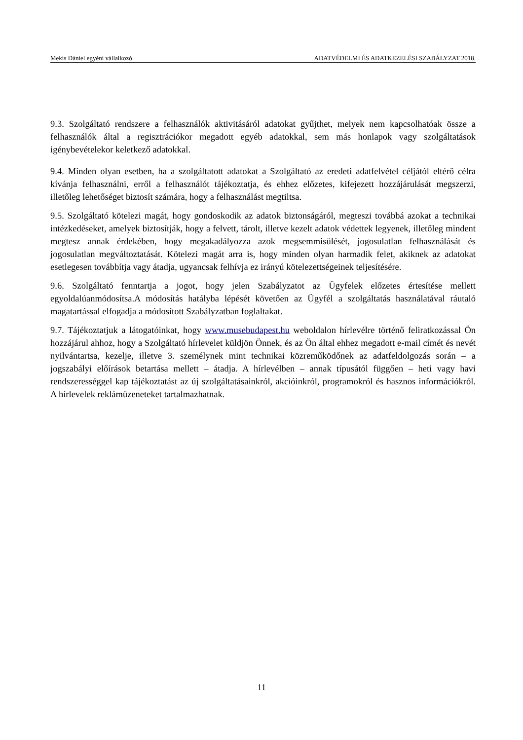Mekis Dániel egyéni vállalkozó ADATVÉDELMI ÉS ADATKEZELÉSI SZABÁLYZAT 2018.
9.3. Szolgáltató rendszere a felhasználók aktivitásáról adatokat gyűjthet, melyek nem kapcsolhatóak össze a felhasználók által a regisztrációkor megadott egyéb adatokkal, sem más honlapok vagy szolgáltatások igénybevételekor keletkező adatokkal.
9.4. Minden olyan esetben, ha a szolgáltatott adatokat a Szolgáltató az eredeti adatfelvétel céljától eltérő célra kívánja felhasználni, erről a felhasználót tájékoztatja, és ehhez előzetes, kifejezett hozzájárulását megszerzi, illetőleg lehetőséget biztosít számára, hogy a felhasználást megtiltsa.
9.5. Szolgáltató kötelezi magát, hogy gondoskodik az adatok biztonságáról, megteszi továbbá azokat a technikai intézkedéseket, amelyek biztosítják, hogy a felvett, tárolt, illetve kezelt adatok védettek legyenek, illetőleg mindent megtesz annak érdekében, hogy megakadályozza azok megsemmisülését, jogosulatlan felhasználását és jogosulatlan megváltoztatását. Kötelezi magát arra is, hogy minden olyan harmadik felet, akiknek az adatokat esetlegesen továbbítja vagy átadja, ugyancsak felhívja ez irányú kötelezettségeinek teljesítésére.
9.6. Szolgáltató fenntartja a jogot, hogy jelen Szabályzatot az Ügyfelek előzetes értesítése mellett egyoldalúanmódosítsa.A módosítás hatályba lépését követően az Ügyfél a szolgáltatás használatával ráutaló magatartással elfogadja a módosított Szabályzatban foglaltakat.
9.7. Tájékoztatjuk a látogatóinkat, hogy www.musebudapest.hu weboldalon hírlevélre történő feliratkozással Ön hozzájárul ahhoz, hogy a Szolgáltató hírlevelet küldjön Önnek, és az Ön által ehhez megadott e-mail címét és nevét nyilvántartsa, kezelje, illetve 3. személynek mint technikai közreműködőnek az adatfeldolgozás során – a jogszabályi előírások betartása mellett – átadja. A hírlevélben – annak típusától függően – heti vagy havi rendszerességgel kap tájékoztatást az új szolgáltatásainkról, akcióinkról, programokról és hasznos információkról. A hírlevelek reklámüzeneteket tartalmazhatnak.
11